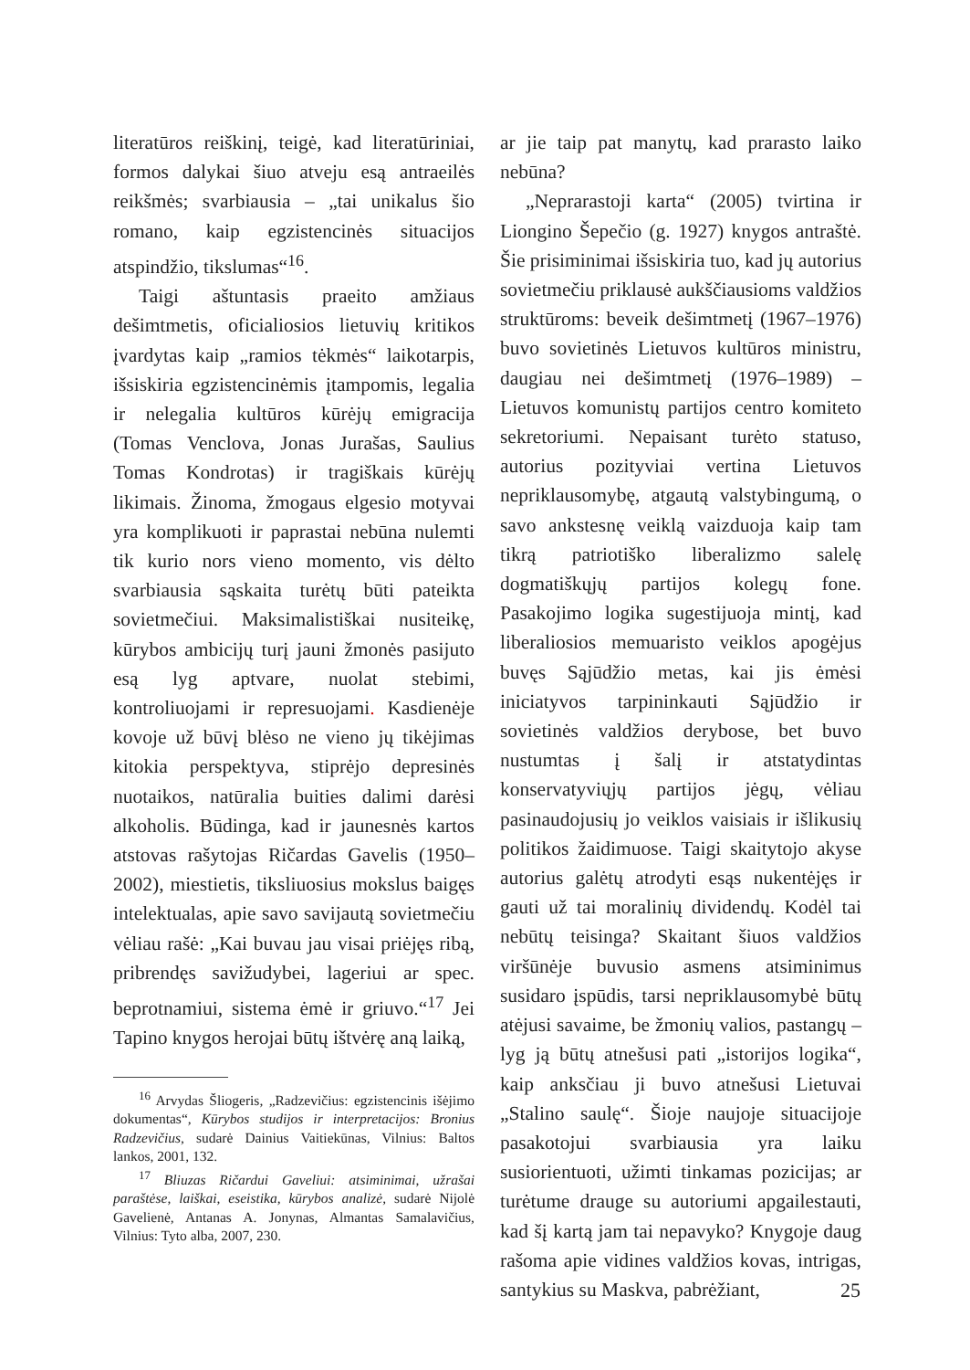literatūros reiškinį, teigė, kad literatūriniai, formos dalykai šiuo atveju esą antraeilės reikšmės; svarbiausia – „tai unikalus šio romano, kaip egzistencinės situacijos atspindžio, tikslumas“<sup>16</sup>.
Taigi aštuntasis praeito amžiaus dešimtmetis, oficialiosios lietuvių kritikos įvardytas kaip „ramios tėkmės“ laikotarpis, išsiskiria egzistencinėmis įtampomis, legalia ir nelegalia kultūros kūrėjų emigracija (Tomas Venclova, Jonas Jurašas, Saulius Tomas Kondrotas) ir tragiškais kūrėjų likimais. Žinoma, žmogaus elgesio motyvai yra komplikuoti ir paprastai nebūna nulemti tik kurio nors vieno momento, vis dėlto svarbiausia sąskaita turėtų būti pateikta sovietmečiui. Maksimalistiškai nusiteikę, kūrybos ambicijų turį jauni žmonės pasijuto esą lyg aptvare, nuolat stebimi, kontroliuojami ir represuojami. Kasdienėje kovoje už būvį blėso ne vieno jų tikėjimas kitokia perspektyva, stiprėjo depresinės nuotaikos, natūralia buities dalimi darėsi alkoholis. Būdinga, kad ir jaunesnės kartos atstovas rašytojas Ričardas Gavelis (1950–2002), miestietis, tiksliuosius mokslus baigęs intelektualas, apie savo savijautą sovietmečiu vėliau rašė: „Kai buvau jau visai priėjęs ribą, pribrendęs savižudybei, lageriui ar spec. beprotnamiui, sistema ėmė ir griuvo.“<sup>17</sup> Jei Tapino knygos herojai būtų ištvėrę aną laiką,
<sup>16</sup> Arvydas Šliogeris, „Radzevičius: egzistencinis išėjimo dokumentas“, Kūrybos studijos ir interpretacijos: Bronius Radzevičius, sudarė Dainius Vaitiekūnas, Vilnius: Baltos lankos, 2001, 132.
<sup>17</sup> Bliuzas Ričardui Gaveliui: atsiminimai, užrašai paraštėse, laiškai, eseistika, kūrybos analizė, sudarė Nijolė Gavelienė, Antanas A. Jonynas, Almantas Samalavičius, Vilnius: Tyto alba, 2007, 230.
ar jie taip pat manytų, kad prarasto laiko nebūna?
„Neprarastoji karta“ (2005) tvirtina ir Liongino Šepečio (g. 1927) knygos antraštė. Šie prisiminimai išsiskiria tuo, kad jų autorius sovietmečiu priklausė aukščiausioms valdžios struktūroms: beveik dešimtmetį (1967–1976) buvo sovietinės Lietuvos kultūros ministru, daugiau nei dešimtmetį (1976–1989) – Lietuvos komunistų partijos centro komiteto sekretoriumi. Nepaisant turėto statuso, autorius pozityviai vertina Lietuvos nepriklausomybę, atgautą valstybingumą, o savo ankstesnę veiklą vaizduoja kaip tam tikrą patriotiško liberalizmo salelę dogmatiškųjų partijos kolegų fone. Pasakojimo logika sugestijuoja mintį, kad liberaliosios memuaristo veiklos apogėjus buvęs Sąjūdžio metas, kai jis ėmėsi iniciatyvos tarpininkauti Sąjūdžio ir sovietinės valdžios derybose, bet buvo nustumtas į šalį ir atstatydintas konservatyviųjų partijos jėgų, vėliau pasinaudojusių jo veiklos vaisiais ir išlikusių politikos žaidimuose. Taigi skaitytojo akyse autorius galėtų atrodyti esąs nukentėjęs ir gauti už tai moralinių dividendų. Kodėl tai nebūtų teisinga? Skaitant šiuos valdžios viršūnėje buvusio asmens atsiminimus susidaro įspūdis, tarsi nepriklausomybė būtų atėjusi savaime, be žmonių valios, pastangų – lyg ją būtų atnešusi pati „istorijos logika“, kaip anksčiau ji buvo atnešusi Lietuvai „Stalino saulę“. Šioje naujoje situacijoje pasakotojui svarbiausia yra laiku susiorientuoti, užimti tinkamas pozicijas; ar turėtume drauge su autoriumi apgailestauti, kad šį kartą jam tai nepavyko? Knygoje daug rašoma apie vidines valdžios kovas, intrigas, santykius su Maskva, pabrėžiant,
25